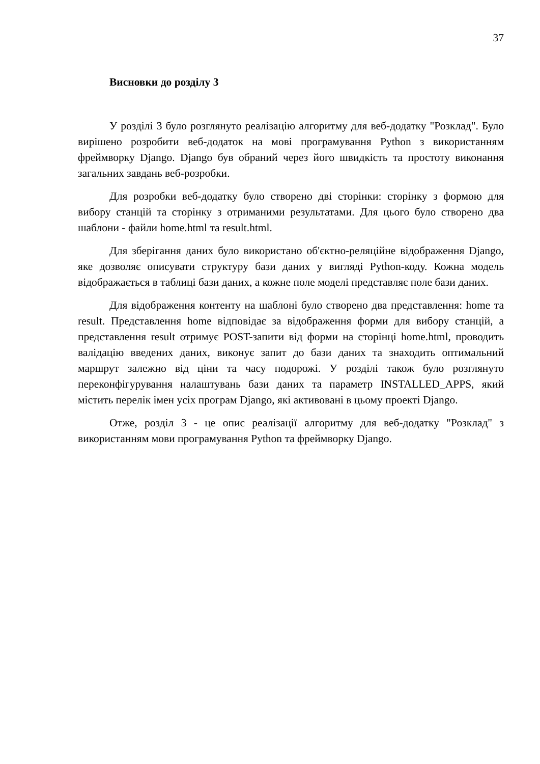37
Висновки до розділу 3
У розділі 3 було розглянуто реалізацію алгоритму для веб-додатку "Розклад". Було вирішено розробити веб-додаток на мові програмування Python з використанням фреймворку Django. Django був обраний через його швидкість та простоту виконання загальних завдань веб-розробки.
Для розробки веб-додатку було створено дві сторінки: сторінку з формою для вибору станцій та сторінку з отриманими результатами. Для цього було створено два шаблони - файли home.html та result.html.
Для зберігання даних було використано об'єктно-реляційне відображення Django, яке дозволяє описувати структуру бази даних у вигляді Python-коду. Кожна модель відображається в таблиці бази даних, а кожне поле моделі представляє поле бази даних.
Для відображення контенту на шаблоні було створено два представлення: home та result. Представлення home відповідає за відображення форми для вибору станцій, а представлення result отримує POST-запити від форми на сторінці home.html, проводить валідацію введених даних, виконує запит до бази даних та знаходить оптимальний маршрут залежно від ціни та часу подорожі. У розділі також було розглянуто переконфігурування налаштувань бази даних та параметр INSTALLED_APPS, який містить перелік імен усіх програм Django, які активовані в цьому проекті Django.
Отже, розділ 3 - це опис реалізації алгоритму для веб-додатку "Розклад" з використанням мови програмування Python та фреймворку Django.